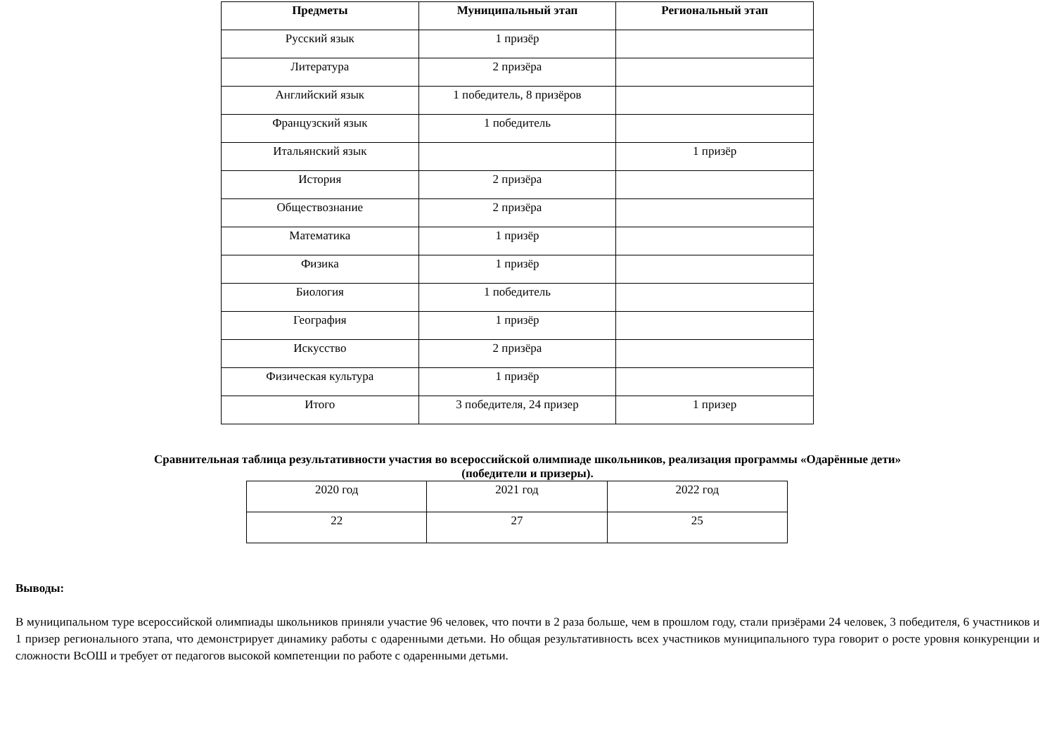| Предметы | Муниципальный этап | Региональный этап |
| --- | --- | --- |
| Русский язык | 1 призёр | |
| Литература | 2 призёра | |
| Английский язык | 1 победитель, 8 призёров | |
| Французский язык | 1 победитель | |
| Итальянский язык | | 1 призёр |
| История | 2 призёра | |
| Обществознание | 2 призёра | |
| Математика | 1 призёр | |
| Физика | 1 призёр | |
| Биология | 1 победитель | |
| География | 1 призёр | |
| Искусство | 2 призёра | |
| Физическая культура | 1 призёр | |
| Итого | 3 победителя, 24 призер | 1 призер |
Сравнительная таблица результативности участия во всероссийской олимпиаде школьников, реализация программы «Одарённые дети»
(победители и призеры).
| 2020 год | 2021 год | 2022 год |
| 22 | 27 | 25 |
Выводы:
В муниципальном туре всероссийской олимпиады школьников приняли участие 96 человек, что почти в 2 раза больше, чем в прошлом году, стали призёрами 24 человек, 3 победителя, 6 участников и 1 призер регионального этапа, что демонстрирует динамику работы с одаренными детьми. Но общая результативность всех участников муниципального тура говорит о росте уровня конкуренции и сложности ВсОШ и требует от педагогов высокой компетенции по работе с одаренными детьми.